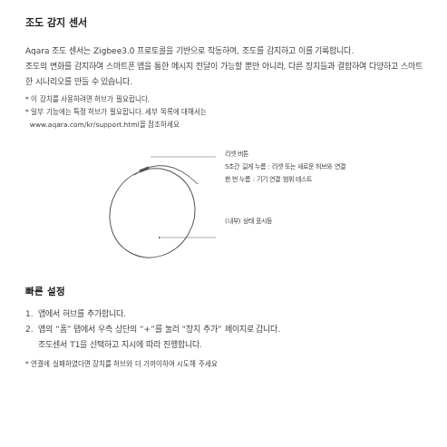조도 감지 센서
Aqara 조도 센서는 Zigbee3.0 프로토콜을 기반으로 작동하며, 조도를 감지하고 이를 기록합니다.
조도의 변화를 감지하여 스마트폰 앱을 통한 메시지 전달이 가능할 뿐만 아니라, 다른 장치들과 결합하여 다양하고 스마트한 시나리오를 만들 수 있습니다.
* 이 장치를 사용하려면 허브가 필요합니다.
* 일부 기능에는 특정 허브가 필요합니다. 세부 목록에 대해서는
www.aqara.com/kr/support.html을 참조하세요
리셋 버튼
5초간 길게 누름 : 리셋 또는 새로운 허브와 연결
한 번 누름 : 기기 연결 범위 테스트
(내부) 상태 표시등
빠른 설정
1. 앱에서 허브를 추가합니다.
2. 앱의 “홈” 탭에서 우측 상단의 “+”를 눌러 “장치 추가” 페이지로 갑니다.
조도센서 T1을 선택하고 지시에 따라 진행합니다.
* 연결에 실패하였다면 장치를 허브와 더 가까이하여 시도해 주세요